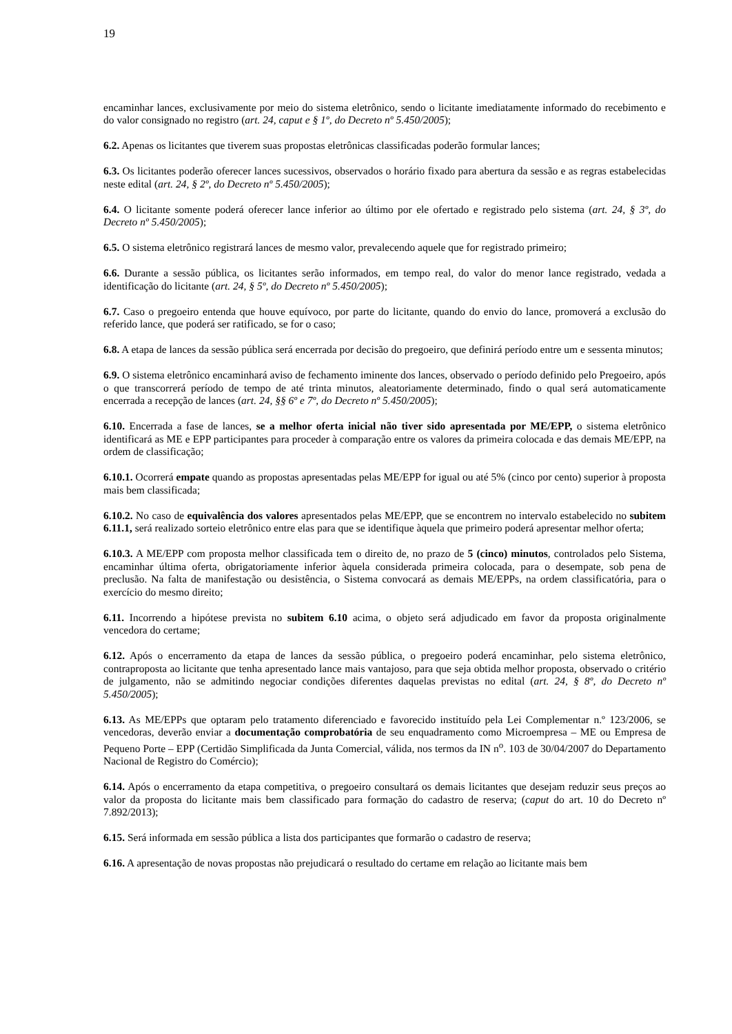19
encaminhar lances, exclusivamente por meio do sistema eletrônico, sendo o licitante imediatamente informado do recebimento e do valor consignado no registro (art. 24, caput e § 1º, do Decreto nº 5.450/2005);
6.2. Apenas os licitantes que tiverem suas propostas eletrônicas classificadas poderão formular lances;
6.3. Os licitantes poderão oferecer lances sucessivos, observados o horário fixado para abertura da sessão e as regras estabelecidas neste edital (art. 24, § 2º, do Decreto nº 5.450/2005);
6.4. O licitante somente poderá oferecer lance inferior ao último por ele ofertado e registrado pelo sistema (art. 24, § 3º, do Decreto nº 5.450/2005);
6.5. O sistema eletrônico registrará lances de mesmo valor, prevalecendo aquele que for registrado primeiro;
6.6. Durante a sessão pública, os licitantes serão informados, em tempo real, do valor do menor lance registrado, vedada a identificação do licitante (art. 24, § 5º, do Decreto nº 5.450/2005);
6.7. Caso o pregoeiro entenda que houve equívoco, por parte do licitante, quando do envio do lance, promoverá a exclusão do referido lance, que poderá ser ratificado, se for o caso;
6.8. A etapa de lances da sessão pública será encerrada por decisão do pregoeiro, que definirá período entre um e sessenta minutos;
6.9. O sistema eletrônico encaminhará aviso de fechamento iminente dos lances, observado o período definido pelo Pregoeiro, após o que transcorrerá período de tempo de até trinta minutos, aleatoriamente determinado, findo o qual será automaticamente encerrada a recepção de lances (art. 24, §§ 6º e 7º, do Decreto nº 5.450/2005);
6.10. Encerrada a fase de lances, se a melhor oferta inicial não tiver sido apresentada por ME/EPP, o sistema eletrônico identificará as ME e EPP participantes para proceder à comparação entre os valores da primeira colocada e das demais ME/EPP, na ordem de classificação;
6.10.1. Ocorrerá empate quando as propostas apresentadas pelas ME/EPP for igual ou até 5% (cinco por cento) superior à proposta mais bem classificada;
6.10.2. No caso de equivalência dos valores apresentados pelas ME/EPP, que se encontrem no intervalo estabelecido no subitem 6.11.1, será realizado sorteio eletrônico entre elas para que se identifique àquela que primeiro poderá apresentar melhor oferta;
6.10.3. A ME/EPP com proposta melhor classificada tem o direito de, no prazo de 5 (cinco) minutos, controlados pelo Sistema, encaminhar última oferta, obrigatoriamente inferior àquela considerada primeira colocada, para o desempate, sob pena de preclusão. Na falta de manifestação ou desistência, o Sistema convocará as demais ME/EPPs, na ordem classificatória, para o exercício do mesmo direito;
6.11. Incorrendo a hipótese prevista no subitem 6.10 acima, o objeto será adjudicado em favor da proposta originalmente vencedora do certame;
6.12. Após o encerramento da etapa de lances da sessão pública, o pregoeiro poderá encaminhar, pelo sistema eletrônico, contraproposta ao licitante que tenha apresentado lance mais vantajoso, para que seja obtida melhor proposta, observado o critério de julgamento, não se admitindo negociar condições diferentes daquelas previstas no edital (art. 24, § 8º, do Decreto nº 5.450/2005);
6.13. As ME/EPPs que optaram pelo tratamento diferenciado e favorecido instituído pela Lei Complementar n.º 123/2006, se vencedoras, deverão enviar a documentação comprobatória de seu enquadramento como Microempresa – ME ou Empresa de Pequeno Porte – EPP (Certidão Simplificada da Junta Comercial, válida, nos termos da IN n<sup>o</sup>. 103 de 30/04/2007 do Departamento Nacional de Registro do Comércio);
6.14. Após o encerramento da etapa competitiva, o pregoeiro consultará os demais licitantes que desejam reduzir seus preços ao valor da proposta do licitante mais bem classificado para formação do cadastro de reserva; (caput do art. 10 do Decreto nº 7.892/2013);
6.15. Será informada em sessão pública a lista dos participantes que formarão o cadastro de reserva;
6.16. A apresentação de novas propostas não prejudicará o resultado do certame em relação ao licitante mais bem